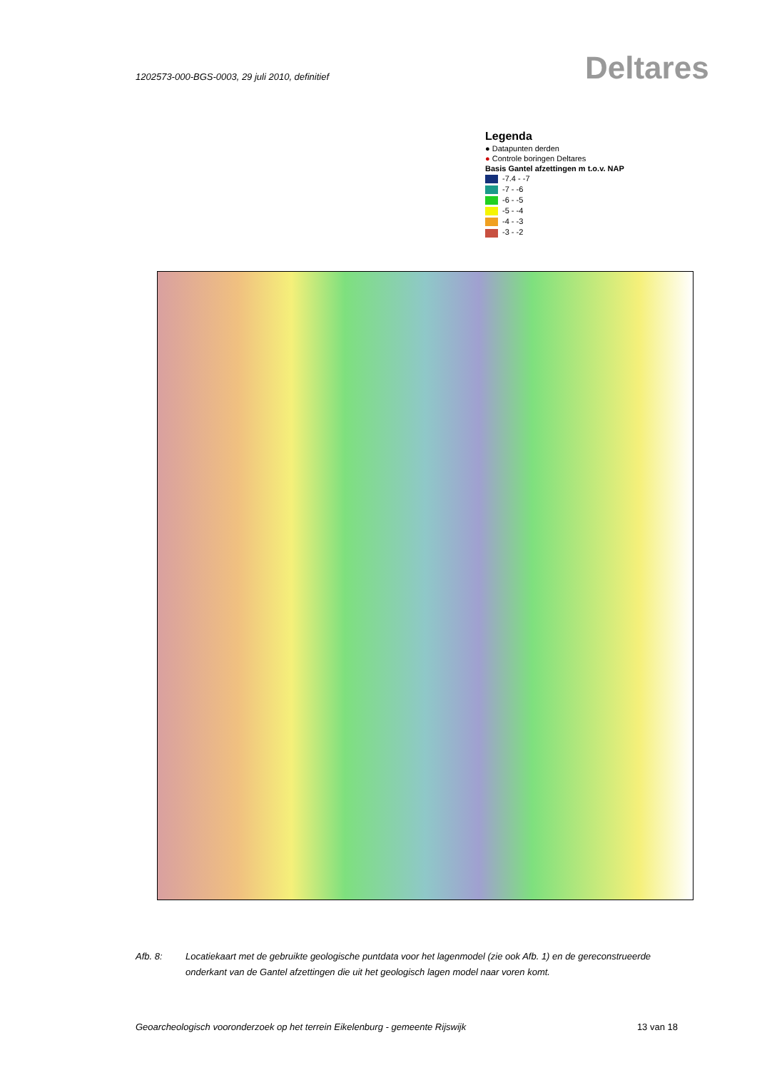1202573-000-BGS-0003, 29 juli 2010, definitief
Deltares
Legenda
● Datapunten derden
● Controle boringen Deltares
Basis Gantel afzettingen m t.o.v. NAP
-7.4 - -7
-7 - -6
-6 - -5
-5 - -4
-4 - -3
-3 - -2
Afb. 8: Locatiekaart met de gebruikte geologische puntdata voor het lagenmodel (zie ook Afb. 1) en de gereconstrueerde onderkant van de Gantel afzettingen die uit het geologisch lagen model naar voren komt.
Geoarcheologisch vooronderzoek op het terrein Eikelenburg - gemeente Rijswijk 13 van 18